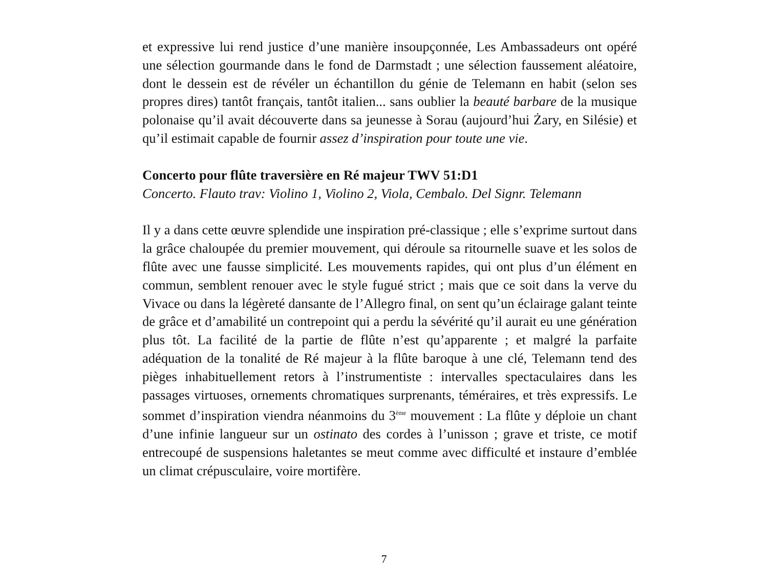et expressive lui rend justice d’une manière insoupçonnée, Les Ambassadeurs ont opéré une sélection gourmande dans le fond de Darmstadt ; une sélection faussement aléatoire, dont le dessein est de révéler un échantillon du génie de Telemann en habit (selon ses propres dires) tantôt français, tantôt italien... sans oublier la beauté barbare de la musique polonaise qu’il avait découverte dans sa jeunesse à Sorau (aujourd’hui Żary, en Silésie) et qu’il estimait capable de fournir assez d’inspiration pour toute une vie.
Concerto pour flûte traversière en Ré majeur TWV 51:D1
Concerto. Flauto trav: Violino 1, Violino 2, Viola, Cembalo. Del Signr. Telemann
Il y a dans cette œuvre splendide une inspiration pré-classique ; elle s’exprime surtout dans la grâce chaloupée du premier mouvement, qui déroule sa ritournelle suave et les solos de flûte avec une fausse simplicité. Les mouvements rapides, qui ont plus d’un élément en commun, semblent renouer avec le style fugué strict ; mais que ce soit dans la verve du Vivace ou dans la légèreté dansante de l’Allegro final, on sent qu’un éclairage galant teinte de grâce et d’amabilité un contrepoint qui a perdu la sévérité qu’il aurait eu une génération plus tôt. La facilité de la partie de flûte n’est qu’apparente ; et malgré la parfaite adéquation de la tonalité de Ré majeur à la flûte baroque à une clé, Telemann tend des pièges inhabituellement retors à l’instrumentiste : intervalles spectaculaires dans les passages virtuoses, ornements chromatiques surprenants, téméraires, et très expressifs. Le sommet d’inspiration viendra néanmoins du 3<sup>ème</sup> mouvement : La flûte y déploie un chant d’une infinie langueur sur un ostinato des cordes à l’unisson ; grave et triste, ce motif entrecoupé de suspensions haletantes se meut comme avec difficulté et instaure d’emblée un climat crépusculaire, voire mortifère.
7